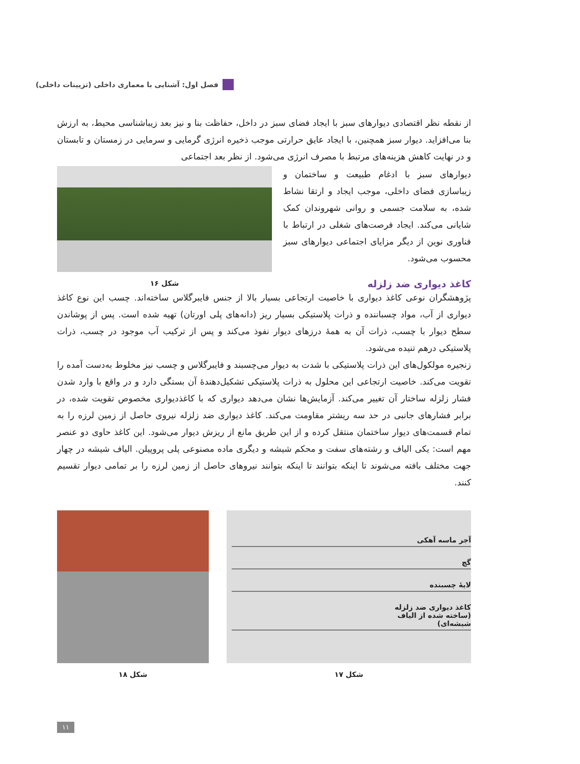فصل اول: آشنایی با معماری داخلی (تزیینات داخلی)
از نقطه نظر اقتصادی دیوارهای سبز با ایجاد فضای سبز در داخل، حفاظت بنا و نیز بعد زیباشناسی محیط، به ارزش بنا می‌افزاید. دیوار سبز همچنین، با ایجاد عایق حرارتی موجب ذخیره انرژی گرمایی و سرمایی در زمستان و تابستان و در نهایت کاهش هزینه‌های مرتبط با مصرف انرژی می‌شود. از نظر بعد اجتماعی
دیوارهای سبز با ادغام طبیعت و ساختمان و زیباسازی فضای داخلی، موجب ایجاد و ارتقا نشاط شده، به سلامت جسمی و روانی شهروندان کمک شایانی می‌کند. ایجاد فرصت‌های شغلی در ارتباط با فناوری نوین از دیگر مزایای اجتماعی دیوارهای سبز محسوب می‌شود.
شکل ۱۶
کاغذ دیواری ضد زلزله
پژوهشگران نوعی کاغذ دیواری با خاصیت ارتجاعی بسیار بالا از جنس فایبرگلاس ساخته‌اند. چسب این نوع کاغذ دیواری از آب، مواد چسباننده و ذرات پلاستیکی بسیار ریز (دانه‌های پلی اورتان) تهیه شده است. پس از پوشاندن سطح دیوار با چسب، ذرات آن به همهٔ درزهای دیوار نفوذ می‌کند و پس از ترکیب آب موجود در چسب، ذرات پلاستیکی درهم تنیده می‌شود.
زنجیره مولکول‌های این ذرات پلاستیکی با شدت به دیوار می‌چسبند و فایبرگلاس و چسب نیز مخلوط به‌دست آمده را تقویت می‌کند. خاصیت ارتجاعی این محلول به ذرات پلاستیکی تشکیل‌دهندهٔ آن بستگی دارد و در واقع با وارد شدن فشار زلزله ساختار آن تغییر می‌کند. آزمایش‌ها نشان می‌دهد دیواری که با کاغذدیواری مخصوص تقویت شده، در برابر فشارهای جانبی در حد سه ریشتر مقاومت می‌کند. کاغذ دیواری ضد زلزله نیروی حاصل از زمین لرزه را به تمام قسمت‌های دیوار ساختمان منتقل کرده و از این طریق مانع از ریزش دیوار می‌شود. این کاغذ حاوی دو عنصر مهم است: یکی الیاف و رشته‌های سفت و محکم شیشه و دیگری ماده مصنوعی پلی پروپیلن. الیاف شیشه در چهار جهت مختلف بافته می‌شوند تا اینکه بتوانند تا اینکه بتوانند نیروهای حاصل از زمین لرزه را بر تمامی دیوار تقسیم کنند.
آجر ماسه آهکی
گچ
لایهٔ چسبنده
کاغذ دیواری ضد زلزله
(ساخته شده از الیاف
شیشه‌ای)
شکل ۱۷
شکل ۱۸
۱۱